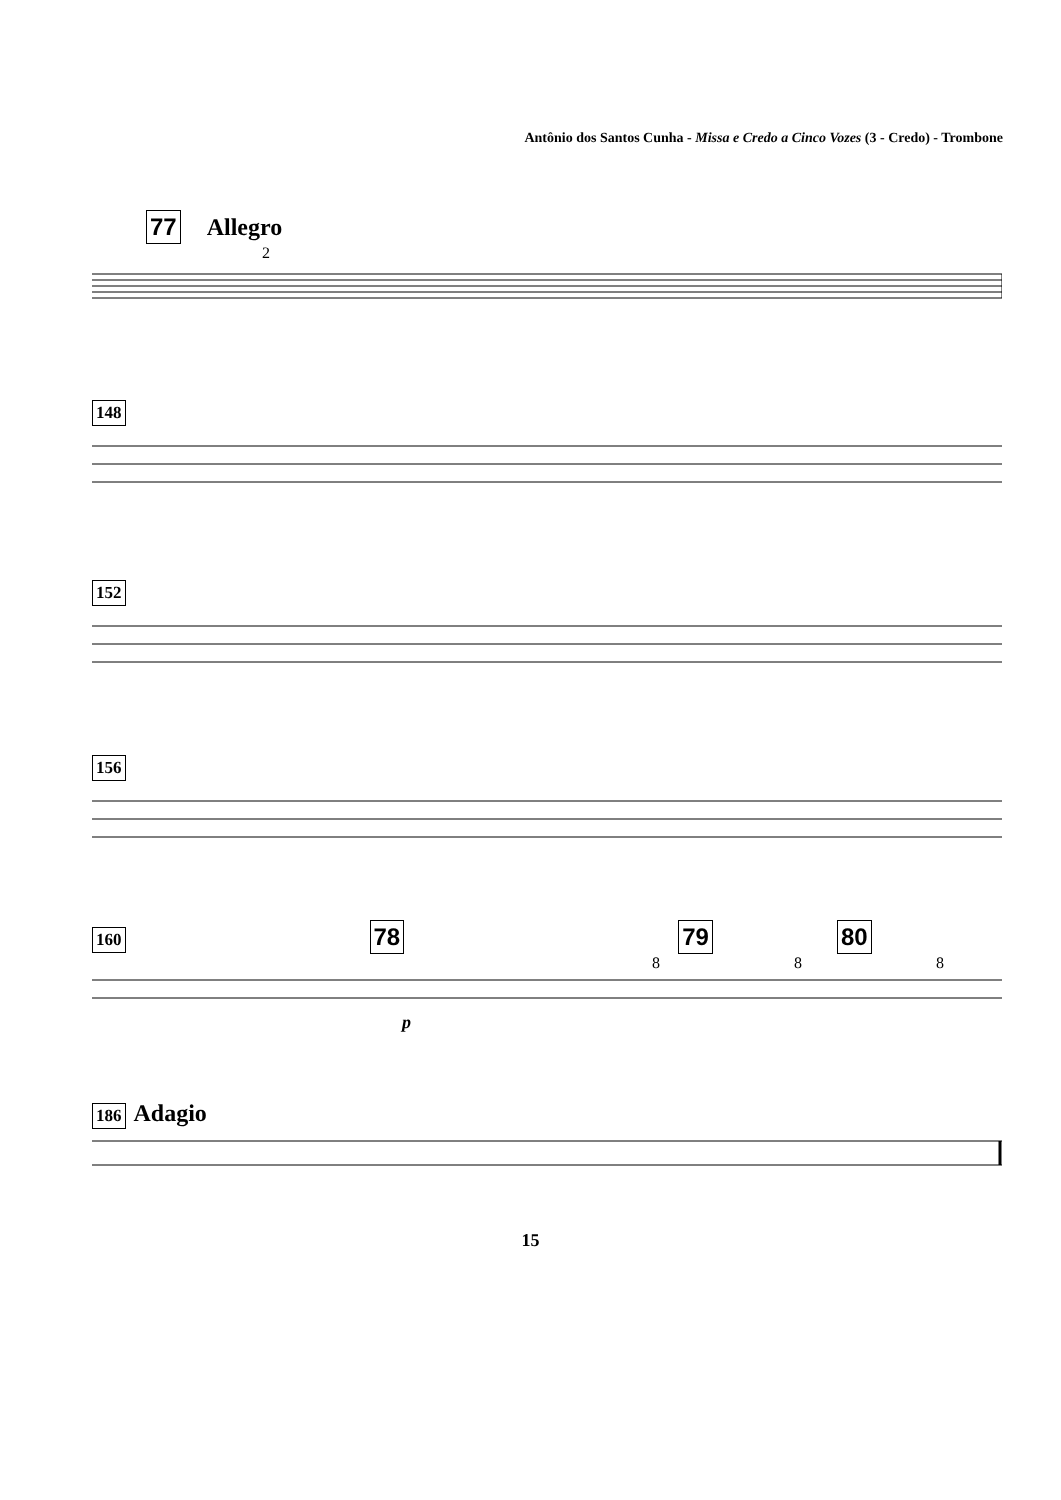Antônio dos Santos Cunha - Missa e Credo a Cinco Vozes (3 - Credo) - Trombone
77 Allegro
2
148
152
156
160 78 79 80
8 8 8
p
186 Adagio
15